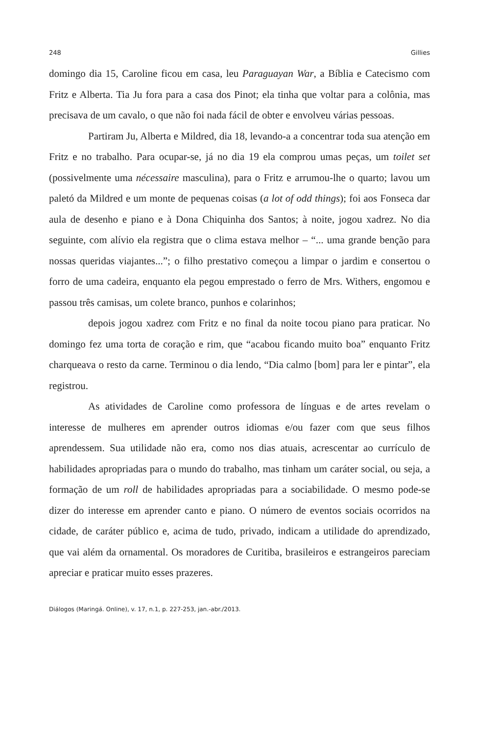248 Gillies
domingo dia 15, Caroline ficou em casa, leu Paraguayan War, a Bíblia e Catecismo com Fritz e Alberta. Tia Ju fora para a casa dos Pinot; ela tinha que voltar para a colônia, mas precisava de um cavalo, o que não foi nada fácil de obter e envolveu várias pessoas.
Partiram Ju, Alberta e Mildred, dia 18, levando-a a concentrar toda sua atenção em Fritz e no trabalho. Para ocupar-se, já no dia 19 ela comprou umas peças, um toilet set (possivelmente uma nécessaire masculina), para o Fritz e arrumou-lhe o quarto; lavou um paletó da Mildred e um monte de pequenas coisas (a lot of odd things); foi aos Fonseca dar aula de desenho e piano e à Dona Chiquinha dos Santos; à noite, jogou xadrez. No dia seguinte, com alívio ela registra que o clima estava melhor – “... uma grande benção para nossas queridas viajantes...”; o filho prestativo começou a limpar o jardim e consertou o forro de uma cadeira, enquanto ela pegou emprestado o ferro de Mrs. Withers, engomou e passou três camisas, um colete branco, punhos e colarinhos;
depois jogou xadrez com Fritz e no final da noite tocou piano para praticar. No domingo fez uma torta de coração e rim, que “acabou ficando muito boa” enquanto Fritz charqueava o resto da carne. Terminou o dia lendo, “Dia calmo [bom] para ler e pintar”, ela registrou.
As atividades de Caroline como professora de línguas e de artes revelam o interesse de mulheres em aprender outros idiomas e/ou fazer com que seus filhos aprendessem. Sua utilidade não era, como nos dias atuais, acrescentar ao currículo de habilidades apropriadas para o mundo do trabalho, mas tinham um caráter social, ou seja, a formação de um roll de habilidades apropriadas para a sociabilidade. O mesmo pode-se dizer do interesse em aprender canto e piano. O número de eventos sociais ocorridos na cidade, de caráter público e, acima de tudo, privado, indicam a utilidade do aprendizado, que vai além da ornamental. Os moradores de Curitiba, brasileiros e estrangeiros pareciam apreciar e praticar muito esses prazeres.
Diálogos (Maringá. Online), v. 17, n.1, p. 227-253, jan.-abr./2013.